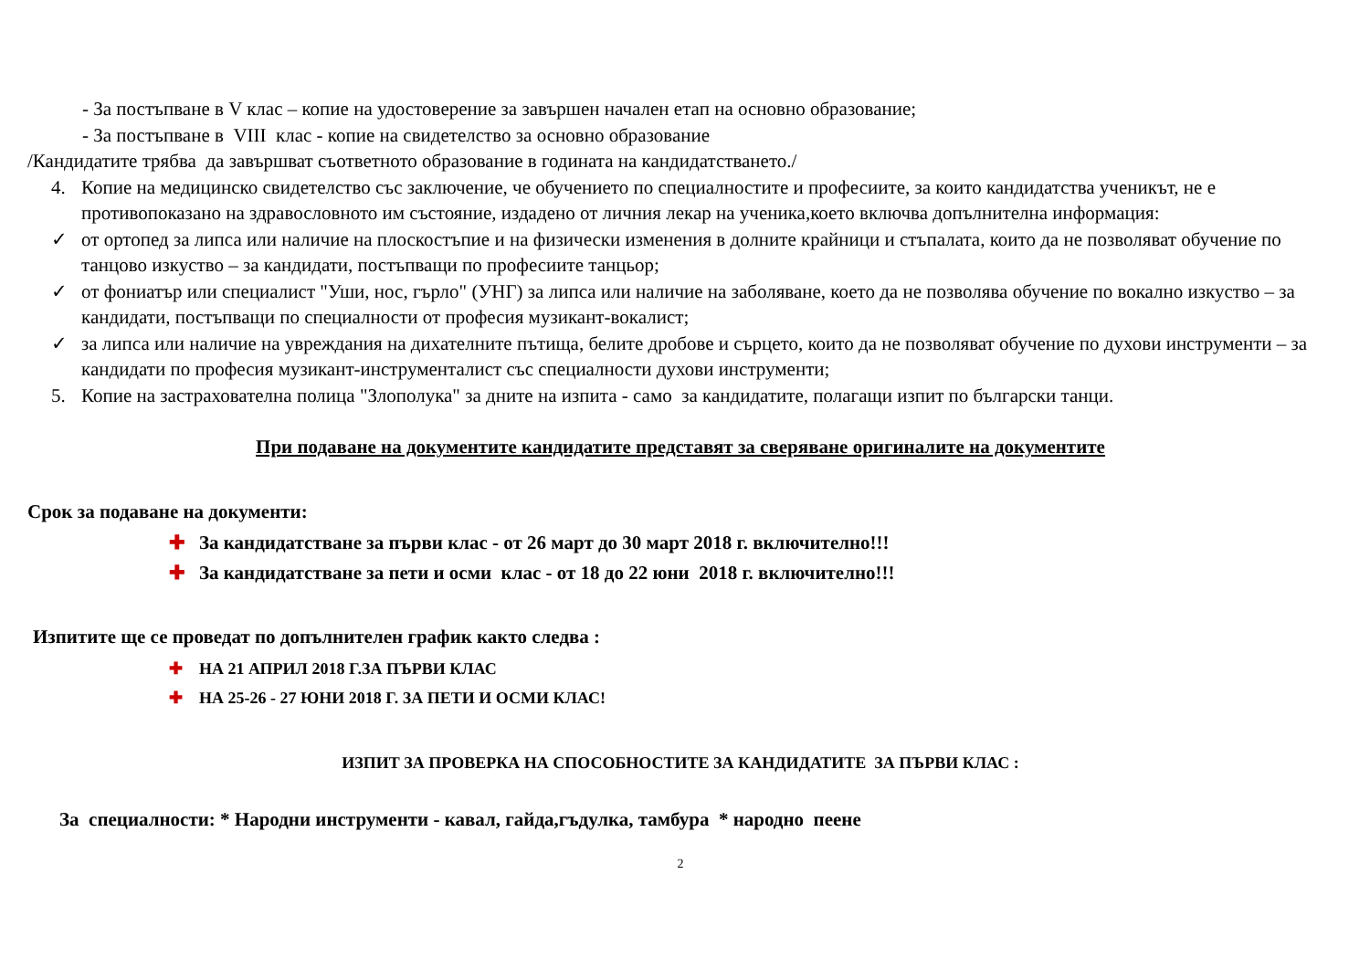- За постъпване в V клас – копие на удостоверение за завършен начален етап на основно образование;
- За постъпване в VIII клас - копие на свидетелство за основно образование
/Кандидатите трябва да завършват съответното образование в годината на кандидатстването./
4. Копие на медицинско свидетелство със заключение, че обучението по специалностите и професиите, за които кандидатства ученикът, не е противопоказано на здравословното им състояние, издадено от личния лекар на ученика,което включва допълнителна информация:
✓ от ортопед за липса или наличие на плоскостъпие и на физически изменения в долните крайници и стъпалата, които да не позволяват обучение по танцово изкуство – за кандидати, постъпващи по професиите танцьор;
✓ от фониатър или специалист "Уши, нос, гърло" (УНГ) за липса или наличие на заболяване, което да не позволява обучение по вокално изкуство – за кандидати, постъпващи по специалности от професия музикант-вокалист;
✓ за липса или наличие на увреждания на дихателните пътища, белите дробове и сърцето, които да не позволяват обучение по духови инструменти – за кандидати по професия музикант-инструменталист със специалности духови инструменти;
5. Копие на застрахователна полица "Злополука" за дните на изпита - само за кандидатите, полагащи изпит по български танци.
При подаване на документите кандидатите представят за сверяване оригиналите на документите
Срок за подаване на документи:
✚ За кандидатстване за първи клас - от 26 март до 30 март 2018 г. включително!!!
✚ За кандидатстване за пети и осми клас - от 18 до 22 юни 2018 г. включително!!!
Изпитите ще се проведат по допълнителен график както следва :
✚ НА 21 АПРИЛ 2018 Г.ЗА ПЪРВИ КЛАС
✚ НА 25-26 - 27 ЮНИ 2018 Г. ЗА ПЕТИ И ОСМИ КЛАС!
ИЗПИТ ЗА ПРОВЕРКА НА СПОСОБНОСТИТЕ ЗА КАНДИДАТИТЕ ЗА ПЪРВИ КЛАС :
За специалности: * Народни инструменти - кавал, гайда,гъдулка, тамбура * народно пеене
2